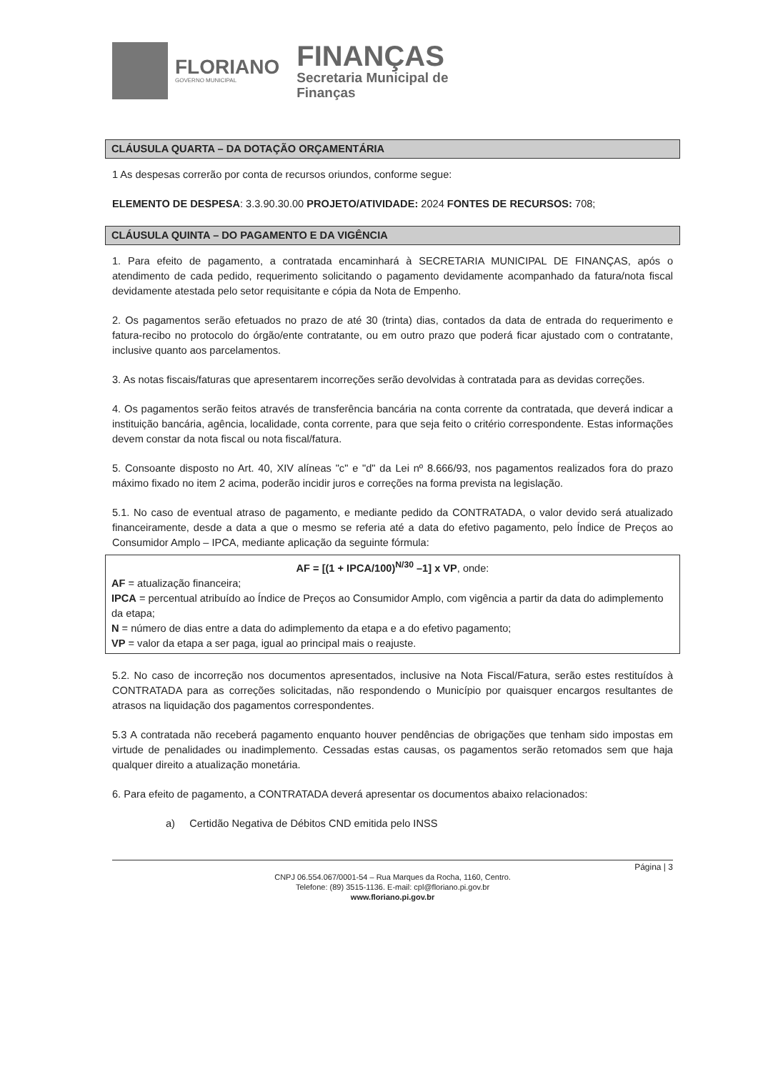FLORIANO
GOVERNO MUNICIPAL
FINANÇAS
Secretaria Municipal de
Finanças
CLÁUSULA QUARTA – DA DOTAÇÃO ORÇAMENTÁRIA
1 As despesas correrão por conta de recursos oriundos, conforme segue:
ELEMENTO DE DESPESA: 3.3.90.30.00 PROJETO/ATIVIDADE: 2024 FONTES DE RECURSOS: 708;
CLÁUSULA QUINTA – DO PAGAMENTO E DA VIGÊNCIA
1. Para efeito de pagamento, a contratada encaminhará à SECRETARIA MUNICIPAL DE FINANÇAS, após o atendimento de cada pedido, requerimento solicitando o pagamento devidamente acompanhado da fatura/nota fiscal devidamente atestada pelo setor requisitante e cópia da Nota de Empenho.
2. Os pagamentos serão efetuados no prazo de até 30 (trinta) dias, contados da data de entrada do requerimento e fatura-recibo no protocolo do órgão/ente contratante, ou em outro prazo que poderá ficar ajustado com o contratante, inclusive quanto aos parcelamentos.
3. As notas fiscais/faturas que apresentarem incorreções serão devolvidas à contratada para as devidas correções.
4. Os pagamentos serão feitos através de transferência bancária na conta corrente da contratada, que deverá indicar a instituição bancária, agência, localidade, conta corrente, para que seja feito o critério correspondente. Estas informações devem constar da nota fiscal ou nota fiscal/fatura.
5. Consoante disposto no Art. 40, XIV alíneas "c" e "d" da Lei nº 8.666/93, nos pagamentos realizados fora do prazo máximo fixado no item 2 acima, poderão incidir juros e correções na forma prevista na legislação.
5.1. No caso de eventual atraso de pagamento, e mediante pedido da CONTRATADA, o valor devido será atualizado financeiramente, desde a data a que o mesmo se referia até a data do efetivo pagamento, pelo Índice de Preços ao Consumidor Amplo – IPCA, mediante aplicação da seguinte fórmula:
AF = [(1 + IPCA/100)<sup>N/30</sup> –1] x VP, onde:
AF = atualização financeira;
IPCA = percentual atribuído ao Índice de Preços ao Consumidor Amplo, com vigência a partir da data do adimplemento da etapa;
N = número de dias entre a data do adimplemento da etapa e a do efetivo pagamento;
VP = valor da etapa a ser paga, igual ao principal mais o reajuste.
5.2. No caso de incorreção nos documentos apresentados, inclusive na Nota Fiscal/Fatura, serão estes restituídos à CONTRATADA para as correções solicitadas, não respondendo o Município por quaisquer encargos resultantes de atrasos na liquidação dos pagamentos correspondentes.
5.3 A contratada não receberá pagamento enquanto houver pendências de obrigações que tenham sido impostas em virtude de penalidades ou inadimplemento. Cessadas estas causas, os pagamentos serão retomados sem que haja qualquer direito a atualização monetária.
6. Para efeito de pagamento, a CONTRATADA deverá apresentar os documentos abaixo relacionados:
a) Certidão Negativa de Débitos CND emitida pelo INSS
Página | 3
CNPJ 06.554.067/0001-54 – Rua Marques da Rocha, 1160, Centro.
Telefone: (89) 3515-1136. E-mail: cpl@floriano.pi.gov.br
www.floriano.pi.gov.br